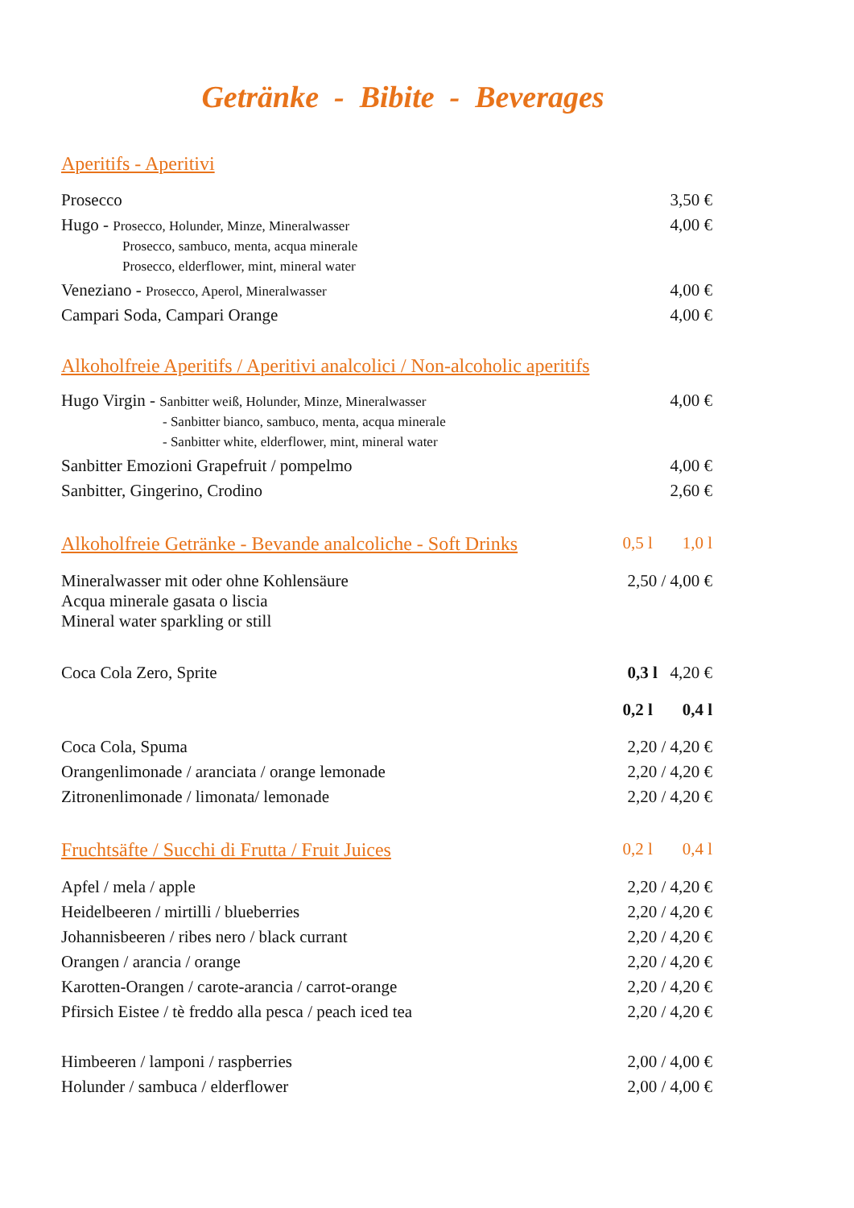Getränke - Bibite - Beverages
Aperitifs - Aperitivi
| Prosecco | 3,50 € |
| Hugo - Prosecco, Holunder, Minze, Mineralwasser Prosecco, sambuco, menta, acqua minerale Prosecco, elderflower, mint, mineral water | 4,00 € |
| Veneziano - Prosecco, Aperol, Mineralwasser | 4,00 € |
| Campari Soda, Campari Orange | 4,00 € |
Alkoholfreie Aperitifs / Aperitivi analcolici / Non-alcoholic aperitifs
| Hugo Virgin - Sanbitter weiß, Holunder, Minze, Mineralwasser - Sanbitter bianco, sambuco, menta, acqua minerale - Sanbitter white, elderflower, mint, mineral water | 4,00 € |
| Sanbitter Emozioni Grapefruit / pompelmo | 4,00 € |
| Sanbitter, Gingerino, Crodino | 2,60 € |
| Alkoholfreie Getränke - Bevande analcoliche - Soft Drinks | 0,5 l 1,0 l |
| Mineralwasser mit oder ohne Kohlensäure Acqua minerale gasata o liscia Mineral water sparkling or still | 2,50 / 4,00 € |
| Coca Cola Zero, Sprite | 0,3 l 4,20 € |
| | 0,2 l 0,4 l |
| Coca Cola, Spuma | 2,20 / 4,20 € |
| Orangenlimonade / aranciata / orange lemonade | 2,20 / 4,20 € |
| Zitronenlimonade / limonata/ lemonade | 2,20 / 4,20 € |
| Fruchtsäfte / Succhi di Frutta / Fruit Juices | 0,2 l 0,4 l |
| Apfel / mela / apple | 2,20 / 4,20 € |
| Heidelbeeren / mirtilli / blueberries | 2,20 / 4,20 € |
| Johannisbeeren / ribes nero / black currant | 2,20 / 4,20 € |
| Orangen / arancia / orange | 2,20 / 4,20 € |
| Karotten-Orangen / carote-arancia / carrot-orange | 2,20 / 4,20 € |
| Pfirsich Eistee / tè freddo alla pesca / peach iced tea | 2,20 / 4,20 € |
| Himbeeren / lamponi / raspberries | 2,00 / 4,00 € |
| Holunder / sambuca / elderflower | 2,00 / 4,00 € |